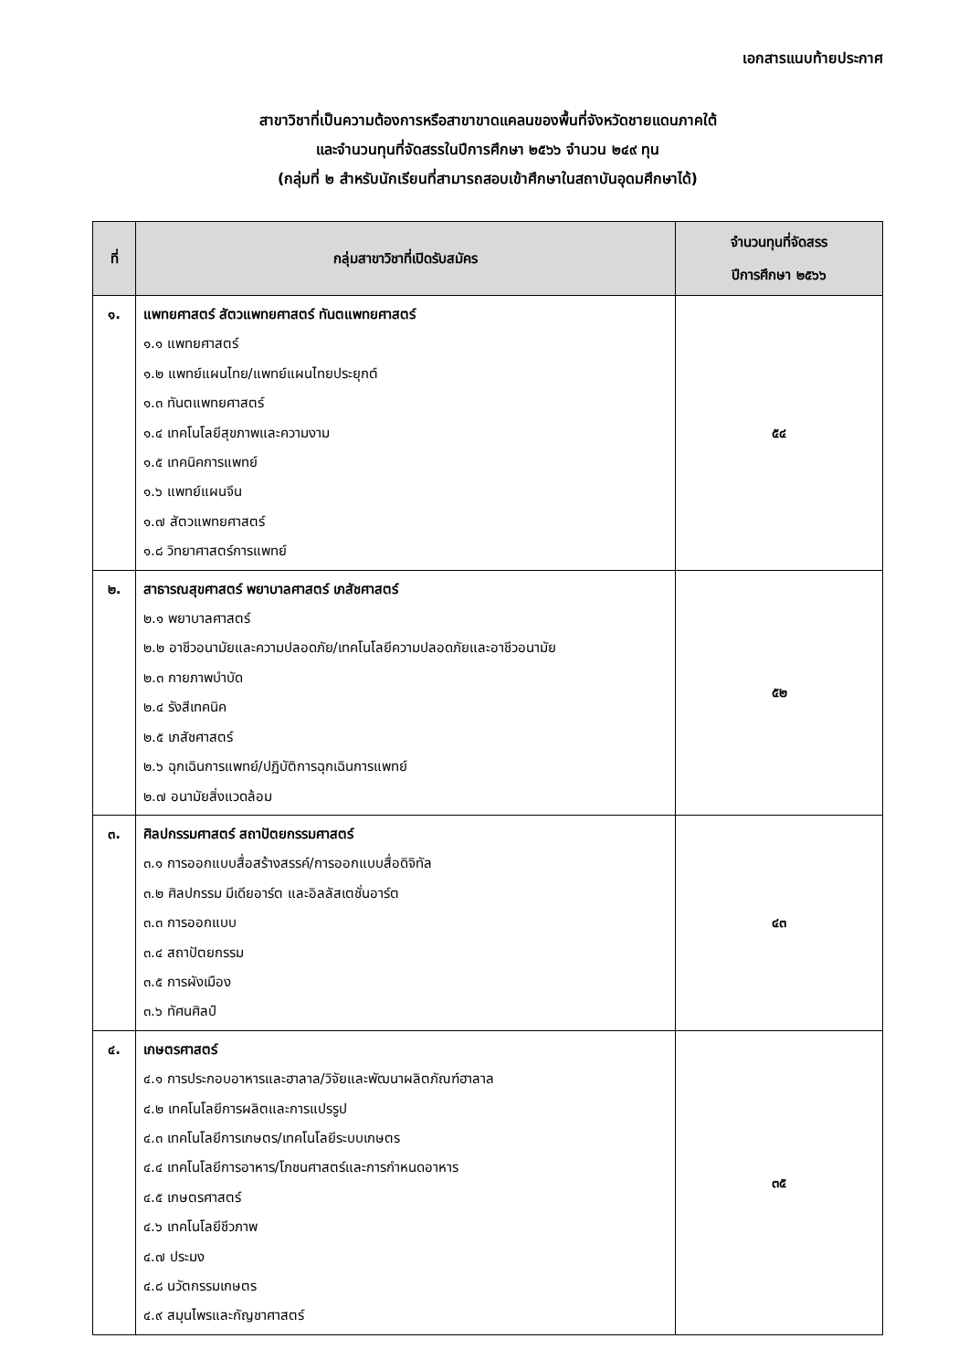เอกสารแนบท้ายประกาศ
สาขาวิชาที่เป็นความต้องการหรือสาขาขาดแคลนของพื้นที่จังหวัดชายแดนภาคใต้
และจำนวนทุนที่จัดสรรในปีการศึกษา ๒๕๖๖ จำนวน ๒๔๙ ทุน
(กลุ่มที่ ๒ สำหรับนักเรียนที่สามารถสอบเข้าศึกษาในสถาบันอุดมศึกษาได้)
| ที่ | กลุ่มสาขาวิชาที่เปิดรับสมัคร | จำนวนทุนที่จัดสรร ปีการศึกษา ๒๕๖๖ |
| --- | --- | --- |
| ๑. | แพทยศาสตร์ สัตวแพทยศาสตร์ ทันตแพทยศาสตร์ ๑.๑ แพทยศาสตร์ ๑.๒ แพทย์แผนไทย/แพทย์แผนไทยประยุกต์ ๑.๓ ทันตแพทยศาสตร์ ๑.๔ เทคโนโลยีสุขภาพและความงาม ๑.๕ เทคนิคการแพทย์ ๑.๖ แพทย์แผนจีน ๑.๗ สัตวแพทยศาสตร์ ๑.๘ วิทยาศาสตร์การแพทย์ | ๕๔ |
| ๒. | สาธารณสุขศาสตร์ พยาบาลศาสตร์ เภสัชศาสตร์ ๒.๑ พยาบาลศาสตร์ ๒.๒ อาชีวอนามัยและความปลอดภัย/เทคโนโลยีความปลอดภัยและอาชีวอนามัย ๒.๓ กายภาพบำบัด ๒.๔ รังสีเทคนิค ๒.๕ เภสัชศาสตร์ ๒.๖ ฉุกเฉินการแพทย์/ปฏิบัติการฉุกเฉินการแพทย์ ๒.๗ อนามัยสิ่งแวดล้อม | ๕๒ |
| ๓. | ศิลปกรรมศาสตร์ สถาปัตยกรรมศาสตร์ ๓.๑ การออกแบบสื่อสร้างสรรค์/การออกแบบสื่อดิจิทัล ๓.๒ ศิลปกรรม มีเดียอาร์ต และอิลลัสเตชั่นอาร์ต ๓.๓ การออกแบบ ๓.๔ สถาปัตยกรรม ๓.๕ การผังเมือง ๓.๖ ทัศนศิลป์ | ๔๓ |
| ๔. | เกษตรศาสตร์ ๔.๑ การประกอบอาหารและฮาลาล/วิจัยและพัฒนาผลิตภัณฑ์ฮาลาล ๔.๒ เทคโนโลยีการผลิตและการแปรรูป ๔.๓ เทคโนโลยีการเกษตร/เทคโนโลยีระบบเกษตร ๔.๔ เทคโนโลยีการอาหาร/โภชนศาสตร์และการกำหนดอาหาร ๔.๕ เกษตรศาสตร์ ๔.๖ เทคโนโลยีชีวภาพ ๔.๗ ประมง ๔.๘ นวัตกรรมเกษตร ๔.๙ สมุนไพรและกัญชาศาสตร์ | ๓๕ |